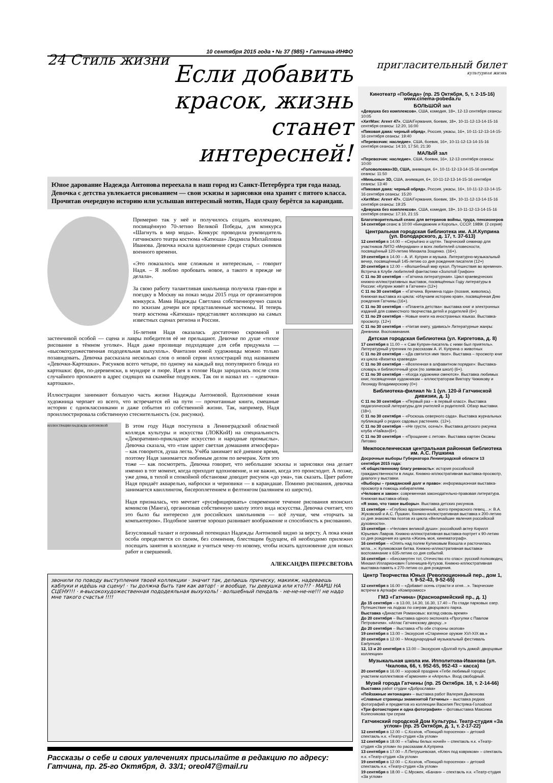10 сентября 2015 года • № 37 (985) • Гатчина-ИНФО
24 Стиль жизни
Если добавить красок, жизнь станет интересней!
Юное дарование Надежда Антонова переехала в наш город из Санкт-Петербурга три года назад. Девочка с детства увлекается рисованием — свои эскизы и зарисовки она хранит с пятого класса. Прочитав очередную историю или услышав интересный мотив, Надя сразу берётся за карандаш.
Примерно так у неё и получилось создать коллекцию, посвящённую 70-летию Великой Победы, для конкурса «Шагнуть в мир моды». Конкурс проводила руководитель гатчинского театра костюма «Катюша» Людмила Михайловна Иванова. Девочка искала вдохновение среди старых снимков военного времени.
«Это показалось мне сложным и интересным, – говорит Надя. – Я люблю пробовать новое, а такого я прежде не делала».
За свою работу талантливая школьница получила гран-при и поездку в Москву на показ моды 2015 года от организаторов конкурса. Мама Надежды Светлана собственноручно сшила по эскизам дочери все представленные костюмы. И теперь театр костюма «Катюша» представляет коллекцию на самых известных сценах региона и России.
16-летняя Надя оказалась достаточно скромной и застенчивой особой — сцена и лавры победителя её не прельщают. Девочке по душе «тихое рисование в тёмном уголке». Надя даже прозвище подходящее для себя придумала — «высокохудожественная пододеяльная выхухоль». Фантазии юной художницы можно только позавидовать. Девочка рассказала несколько слов о новой серии иллюстраций под названием «Девочки-Картошки». Рисунков всего четыре, по одному на каждый вид популярного блюда из картошки: фри, по-деревенски, в мундире и пюре. Идея в голове Нади зародилась после слов случайного прохожего в адрес сидящих на скамейке подружек. Так он и назвал их – «девочки-картошки».
Иллюстрации занимают большую часть жизни Надежды Антоновой. Вдохновение юная художница черпает из всего, что встречается ей на пути — прочитанные книги, смешные истории с одноклассниками и даже события из собственной жизни. Так, например, Надя проиллюстрировала собственную стеснительность (см. рисунки).
ИЛЛЮСТРАЦИИ НАДЕЖДЫ АНТОНОВОЙ
В этом году Надя поступила в Ленинградский областной колледж культуры и искусства (ЛОККиИ) на специальность «Декоративно-прикладное искусство и народные промыслы». Девочка сказала, что «там царит светлая домашняя атмосфера» – как говорится, душа легла. Учёба занимает всё дневное время, поэтому Надя занимается любимым делом по вечерам. Хотя это тоже — как посмотреть. Девочка говорит, что небольшие эскизы и зарисовки она делает именно в тот момент, когда приходит вдохновение, и не важно, когда это происходит. А позже, уже дома, в тихой и спокойной обстановке доводит рисунок «до ума», так сказать. Цвет работе Надя придаёт акварелью, наброски и черновики — в карандаше. Помимо рисования, девочка занимается квиллингом, бисероплетением и фелтингом (валянием из шерсти).
Надя призналась, что мечтает «русифицировать» современное течение рисования японских комиксов (Манга), организовав собственную школу этого вида искусства. Девочка считает, что это было бы интересно для российских школьников — всё лучше, чем «торчать за компьютером». Подобное занятие хорошо развивает воображение и способность к рисованию.
Безусловный талант и огромный потенциал Надежды Антоновой видно за версту. А пока юная особа определяется со своим, без сомнения, блестящим будущем, ей необходимо прилежно посещать занятия в колледже и учиться чему-то новому, чтобы искать вдохновение для новых работ и свершений.
АЛЕКСАНДРА ПЕРЕСВЕТОВА
звонили по поводу выступления твоей коллекции · значит так, делаешь прическу, макияж, надеваешь каблуки и идёшь на сцену! · ты должна быть там как автор! · и вообще, ты девушка или кто?!? · МАРШ НА СЦЕНУ!!! · я-высокохудожественная пододеяльная выхухоль! · волшебный пендаль · не-не-не-не!!! не надо мне такого счастья !!!!
Рассказы о себе и своих увлечениях присылайте в редакцию по адресу: Гатчина, пр. 25-го Октября, д. 33/1; oreol47@mail.ru
пригласительный билет
культурная жизнь
Кинотеатр «Победа» (пр. 25 Октября, 5, т. 2-15-16) www.cinema-pobeda.ru
БОЛЬШОЙ зал
«Девушка без комплексов», США, комедия, 18+, 12-13 сентября сеансы: 10:05
«ХитМэн: Агент 47», США/Германия, боевик, 18+, 10-11-12-13-14-15-16 сентября сеансы: 12:20, 16:00
«Пиковая дама: черный обряд», Россия, ужасы, 16+, 10-11-12-13-14-15-16 сентября сеансы: 19:40
«Перевозчик: наследие», США, боевик, 16+, 10-11-12-13-14-15-16 сентября сеансы: 14:10, 17:50, 21:30
МАЛЫЙ зал
«Перевозчик: наследие», США, боевик, 16+, 12-13 сентября сеансы: 10:00
«Головоломка»3D, США, анимация, 6+, 10-11-12-13-14-15-16 сентября сеансы: 11:50
«Миньоны» 3D, США, анимация, 6+, 10-11-12-13-14-15-16 сентября сеансы: 13:40
«Пиковая дама: черный обряд», Россия, ужасы, 16+, 10-11-12-13-14-15-16 сентября сеансы: 15:20
«ХитМэн: Агент 47», США/Германия, боевик, 18+, 10-11-12-13-14-15-16 сентября сеансы: 19:25
«Девушка без комплексов», США, комедия, 18+, 10-11-12-13-14-15-16 сентября сеансы: 17:10, 21:15
Благотворительный сеанс для ветеранов войны, труда, пенсионеров 14 сентября сеанс в 10:00 «Биндюжник и Король», СССР, 1989г. (2 серия)
Центральная городская библиотека им. А.И.Куприна (ул. Володарского, д. 17, т. 37-613)
12 сентября в 14.00 – «Серьёзно и шутя». Творческий семинар для участников ЛИТО «Меридиан» и всех любителей словесности, посвящённый 120-летию Михаила Зощенко. (16+).
19 сентября в 14.00 – А. И. Куприн и музыка. Литературно-музыкальный вечер, посвящённый 145-летию со дня рождения писателя (12+)
20 сентября в 12.00 – «Волшебный мир кукол. Путешествия во времени». Встреча в Клубе любителей фантастики «Золотой Грифон»
С 11 по 30 сентября – «Гатчина литературная». Цикл краеведческих книжно-иллюстративных выставок, посвящённых Году литературы в России: «Куприн живёт в Гатчине» (12+)
С 11 по 30 сентября – «Гатчина. Времена года» (поэзия, живопись). Книжная выставка из цикла: «Изучаем историю края», посвящённая Дню рождения Гатчины.(16+).
С 11 по 30 сентября – «Планета детства»: выставка книг и электронных изданий для совместного творчества детей и родителей (6+)
С 11 по 29 сентября – Новые книги на иностранных языках. Выставка-просмотр. (12+)
С 11 по 30 сентября – «Читая книгу, удивись!» Литературные жанры: Дневники. Воспоминания.
Детская городская библиотека (ул. Киргетова, д. 8)
17 сентября в 11.00 – « Сам Куприн-писатель с ними был приятель». Литературный утренник по рассказам А. И. Куприна о животных
С 11 по 20 сентября – «Да святится имя твое». Выставка – просмотр книг из цикла «Визитка краеведа»
С 11 по 30 сентября – «Вселенная в алфавитном порядке»: Выставка-словарь и библиотечный урок (по заявкам школ) (6+).
С 11 по 30 сентября – «Когда художники смеются». Выставка любимых книг, посвященная художникам – иллюстраторам Виктору Чижикову и Леониду Владимирскому (0+)
Библиотека-филиал № 1 (ул. 120-й Гатчинской дивизии, д. 1)
С 11 по 30 сентября – «Первый раз – в первый класс». Выставка педагогической литературы для учителей и родителей. Обзор выставки. (18+).
С 11 по 30 сентября – «Роскошь северного сада». Выставка журнальных публикаций о редких садовых растениях. (12+).
С 11 по 30 сентября – «Не грусти, осень!». Выставка детского рисунка клуба «Чайка»(6+).
С 11 по 30 сентября – «Прощание с летом». Выставка картин Оксаны Литовко
Межпоселенческая центральная районная библиотека им. А.С. Пушкина
Досрочные выборы Губернатора Ленинградской области 13 сентября 2015 года:
«К общественному благу ревность»: история российской гражданственности в лицах. Книжно-иллюстративная выставка-просмотр, диалоги у выставки.
«Выборы – гражданский долг и право»: информационная выставка-просмотр в помощь избирателям.
«Человек и закон»: современная законодательно-правовая литература. Книжная выставка-обзор.
«Я знаю, что такое выборы». Выставка детских рисунков.
11 сентября – «Глубоко вдохновенный, всего прекрасного певец…»: В.А. Жуковский и А.С. Пушкин. Книжно-иллюстративная выставка к 200-летию со дня знакомства поэтов из цикла «Величайшие явления российской духовности».
15 сентября – «Человек великой души»: российский актер Кирилл Юрьевич Лавров. Книжно-иллюстративная выставка-портрет к 90-летию со дня рождения из цикла «Жизнь моя, кинематограф».
16 сентября – «Опять над полем Куликовым Взошла и расточилась мгла…»: Куликовская битва. Книжно-иллюстративная выставка-воспоминание к 635-летию со дня событий.
16 сентября – «Бессмертен тот, Отечество кто спас»: русский полководец Михаил Илларионович Голенищев-Кутузов. Книжно-иллюстративная выставка-память к 270-летию со дня рождения.
Центр Творчества Юных (Революционный пер., дом 1, т. 9-52-43, 9-52-65)
12 сентября в 16.00 – «Добавит осень страсти и огня…». Творческие встречи в Арткафе «Компромисс»
ГМЗ «Гатчина» (Красноармейский пр., д. 1)
До 15 сентября – в 13.00, 14.30, 16.30, 17.40 – По глади парковых озер. Путешествие на лодках по озерам дворцового парка.
Выставка «Династия Романовых: взгляд сквозь время»
До 20 сентября – Выставка одного экспоната «Прогулки с Павлом Петровичем». «Атлас Гатчинскому дворцу...»
До 20 сентября – Выставка «По обе стороны окопов»
19 сентября в 13.00 – Экскурсия «Старинное оружие XVI-XIX вв.»
20 сентября в 12.00 – Международный музыкальный фестиваль Earlymusic
12, 13 и 20 сентября в 13.00 – Экскурсия «Долгий путь домой: дворцовые коллекции»
Музыкальная школа им. Ипполитова-Иванова (ул. Чкалова, 66, т. 952-65, 952-43 – касса)
20 сентября в 16.00 – хоровой праздник «Тебе любимый город»с участием коллективов «Гармония» и «Апрель». Вход свободный.
Музей города Гатчины (пр. 25 Октября. 18, т. 2-14-66)
Выставка работ студии «Доброслава»
«Пейзажные интонации» – выставка работ Валерия Дьяконова
«Славные страницы знаменитой Гатчины» – выставка редких фотографий и предметов из коллекции Василия Пестряка-Голоabout
«Три фотоистории и одна фотография» – фотовыставка Максима Колесникова три серии
Гатчинский городской Дом Культуры. Театр-студия «За углом» (пр. 25 Октября, д. 1, т. 2-17-22)
12 сентября в 12.00 – С.Козлов, «Поющий поросенок» – детский спектакль н.к. «Театр-студия «За углом»
12 сентября в 18.00 – «Тайны белых ночей» – спектакль н.к. «Театр-студия «За углом» по рассказам А.Куприна
13 сентября в 17.00 – Л.Петрушевская, «Ключ под ковриком» – спектакль н.к. «Театр-студия «За углом»
19 сентября в 12.00 – С.Козлов, «Поющий поросенок» – детский спектакль н.к. «Театр-студия «За углом»
19 сентября в 18.00 – С.Мрожек, «Банан» – спектакль н.к. «Театр-студия «За углом»